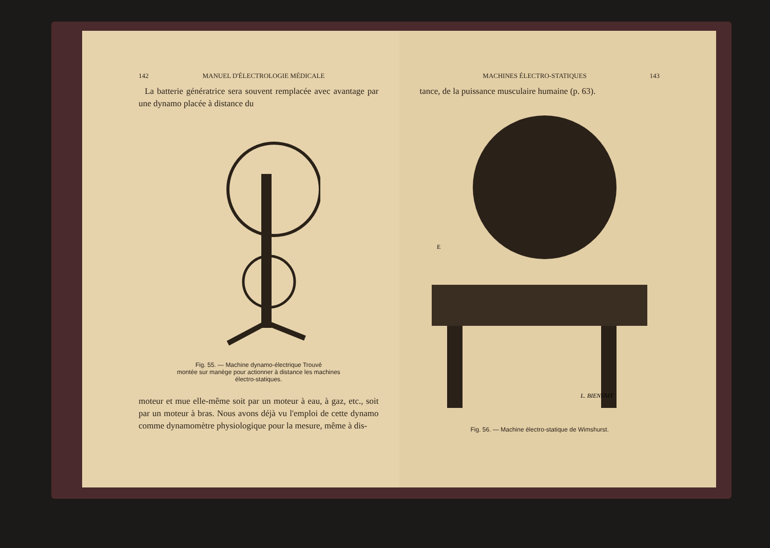142 MANUEL D'ÉLECTROLOGIE MÉDICALE
La batterie génératrice sera souvent remplacée avec avantage par une dynamo placée à distance du
Fig. 55. — Machine dynamo-électrique Trouvé
montée sur manège pour actionner à distance les machines
électro-statiques.
moteur et mue elle-même soit par un moteur à eau, à gaz, etc., soit par un moteur à bras. Nous avons déjà vu l'emploi de cette dynamo comme dynamomètre physiologique pour la mesure, même à dis-
MACHINES ÉLECTRO-STATIQUES 143
tance, de la puissance musculaire humaine (p. 63).
E
L. BIENFAIT
Fig. 56. — Machine électro-statique de Wimshurst.